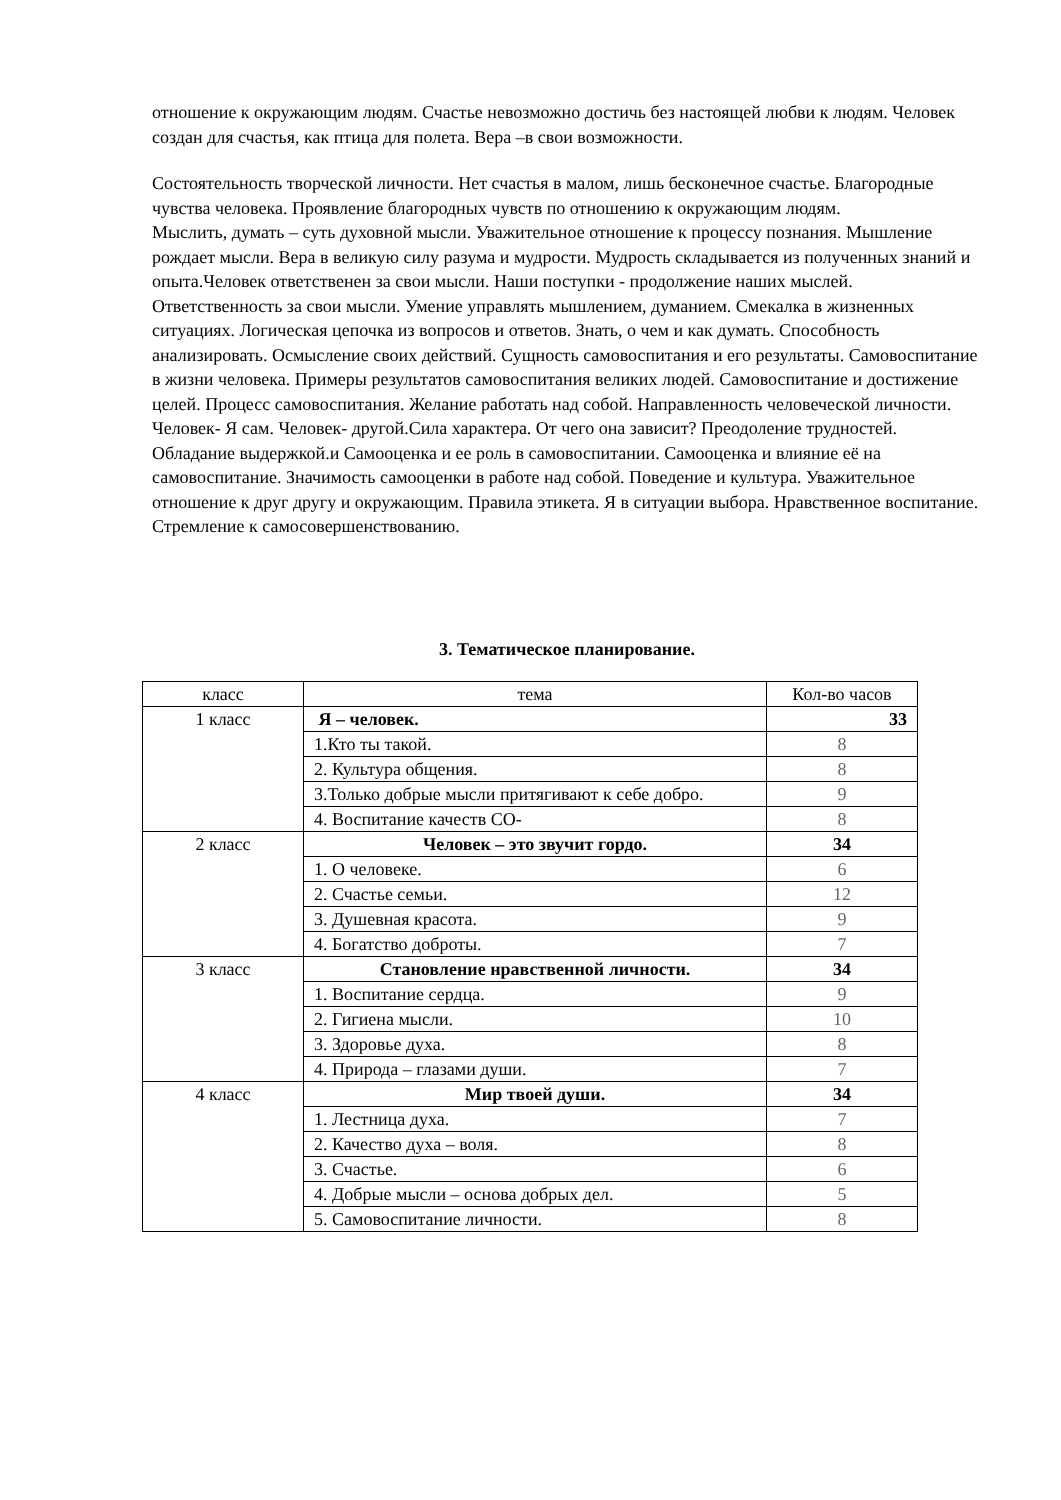отношение к окружающим людям. Счастье невозможно достичь без настоящей любви к людям. Человек создан для счастья, как птица для полета. Вера –в свои возможности.
Состоятельность творческой личности. Нет счастья в малом, лишь бесконечное счастье. Благородные чувства человека. Проявление благородных чувств по отношению к окружающим людям.
Мыслить, думать – суть духовной мысли. Уважительное отношение к процессу познания. Мышление рождает мысли. Вера в великую силу разума и мудрости. Мудрость складывается из полученных знаний и опыта.Человек ответственен за свои мысли. Наши поступки - продолжение наших мыслей. Ответственность за свои мысли. Умение управлять мышлением, думанием. Смекалка в жизненных ситуациях. Логическая цепочка из вопросов и ответов. Знать, о чем и как думать. Способность анализировать. Осмысление своих действий. Сущность самовоспитания и его результаты. Самовоспитание в жизни человека. Примеры результатов самовоспитания великих людей. Самовоспитание и достижение целей. Процесс самовоспитания. Желание работать над собой. Направленность человеческой личности. Человек- Я сам. Человек- другой.Сила характера. От чего она зависит? Преодоление трудностей. Обладание выдержкой.и Самооценка и ее роль в самовоспитании. Самооценка и влияние её на самовоспитание. Значимость самооценки в работе над собой. Поведение и культура. Уважительное отношение к друг другу и окружающим. Правила этикета. Я в ситуации выбора. Нравственное воспитание. Стремление к самосовершенствованию.
3. Тематическое планирование.
| класс | тема | Кол-во часов |
| --- | --- | --- |
| 1 класс | Я – человек. | 33 |
| | 1.Кто ты такой. | 8 |
| | 2. Культура общения. | 8 |
| | 3.Только добрые мысли притягивают к себе добро. | 9 |
| | 4. Воспитание качеств СО- | 8 |
| 2 класс | Человек – это звучит гордо. | 34 |
| | 1. О человеке. | 6 |
| | 2. Счастье семьи. | 12 |
| | 3. Душевная красота. | 9 |
| | 4. Богатство доброты. | 7 |
| 3 класс | Становление нравственной личности. | 34 |
| | 1. Воспитание сердца. | 9 |
| | 2. Гигиена мысли. | 10 |
| | 3. Здоровье духа. | 8 |
| | 4. Природа – глазами души. | 7 |
| 4 класс | Мир твоей души. | 34 |
| | 1. Лестница духа. | 7 |
| | 2. Качество духа – воля. | 8 |
| | 3. Счастье. | 6 |
| | 4. Добрые мысли – основа добрых дел. | 5 |
| | 5. Самовоспитание личности. | 8 |